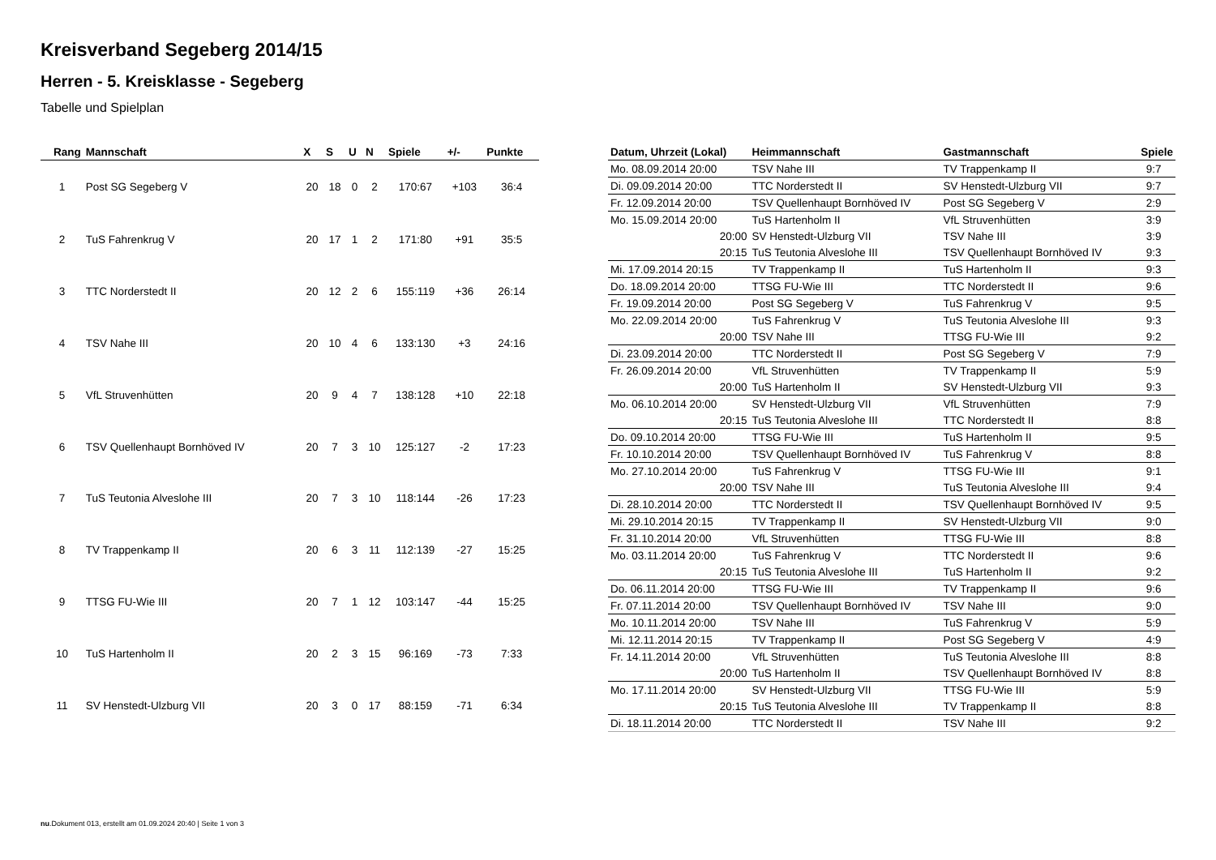Kreisverband Segeberg 2014/15
Herren - 5. Kreisklasse - Segeberg
Tabelle und Spielplan
| Rang | Mannschaft | X | S | U | N | Spiele | +/- | Punkte |
| --- | --- | --- | --- | --- | --- | --- | --- | --- |
| 1 | Post SG Segeberg V | 20 | 18 | 0 | 2 | 170:67 | +103 | 36:4 |
| 2 | TuS Fahrenkrug V | 20 | 17 | 1 | 2 | 171:80 | +91 | 35:5 |
| 3 | TTC Norderstedt II | 20 | 12 | 2 | 6 | 155:119 | +36 | 26:14 |
| 4 | TSV Nahe III | 20 | 10 | 4 | 6 | 133:130 | +3 | 24:16 |
| 5 | VfL Struvenhütten | 20 | 9 | 4 | 7 | 138:128 | +10 | 22:18 |
| 6 | TSV Quellenhaupt Bornhöved IV | 20 | 7 | 3 | 10 | 125:127 | -2 | 17:23 |
| 7 | TuS Teutonia Alveslohe III | 20 | 7 | 3 | 10 | 118:144 | -26 | 17:23 |
| 8 | TV Trappenkamp II | 20 | 6 | 3 | 11 | 112:139 | -27 | 15:25 |
| 9 | TTSG FU-Wie III | 20 | 7 | 1 | 12 | 103:147 | -44 | 15:25 |
| 10 | TuS Hartenholm II | 20 | 2 | 3 | 15 | 96:169 | -73 | 7:33 |
| 11 | SV Henstedt-Ulzburg VII | 20 | 3 | 0 | 17 | 88:159 | -71 | 6:34 |
| Datum, Uhrzeit (Lokal) | Heimmannschaft | Gastmannschaft | Spiele |
| --- | --- | --- | --- |
| Mo. 08.09.2014 20:00 | TSV Nahe III | TV Trappenkamp II | 9:7 |
| Di. 09.09.2014 20:00 | TTC Norderstedt II | SV Henstedt-Ulzburg VII | 9:7 |
| Fr. 12.09.2014 20:00 | TSV Quellenhaupt Bornhöved IV | Post SG Segeberg V | 2:9 |
| Mo. 15.09.2014 20:00 | TuS Hartenholm II | VfL Struvenhütten | 3:9 |
| 20:00 | SV Henstedt-Ulzburg VII | TSV Nahe III | 3:9 |
| 20:15 | TuS Teutonia Alveslohe III | TSV Quellenhaupt Bornhöved IV | 9:3 |
| Mi. 17.09.2014 20:15 | TV Trappenkamp II | TuS Hartenholm II | 9:3 |
| Do. 18.09.2014 20:00 | TTSG FU-Wie III | TTC Norderstedt II | 9:6 |
| Fr. 19.09.2014 20:00 | Post SG Segeberg V | TuS Fahrenkrug V | 9:5 |
| Mo. 22.09.2014 20:00 | TuS Fahrenkrug V | TuS Teutonia Alveslohe III | 9:3 |
| 20:00 | TSV Nahe III | TTSG FU-Wie III | 9:2 |
| Di. 23.09.2014 20:00 | TTC Norderstedt II | Post SG Segeberg V | 7:9 |
| Fr. 26.09.2014 20:00 | VfL Struvenhütten | TV Trappenkamp II | 5:9 |
| 20:00 | TuS Hartenholm II | SV Henstedt-Ulzburg VII | 9:3 |
| Mo. 06.10.2014 20:00 | SV Henstedt-Ulzburg VII | VfL Struvenhütten | 7:9 |
| 20:15 | TuS Teutonia Alveslohe III | TTC Norderstedt II | 8:8 |
| Do. 09.10.2014 20:00 | TTSG FU-Wie III | TuS Hartenholm II | 9:5 |
| Fr. 10.10.2014 20:00 | TSV Quellenhaupt Bornhöved IV | TuS Fahrenkrug V | 8:8 |
| Mo. 27.10.2014 20:00 | TuS Fahrenkrug V | TTSG FU-Wie III | 9:1 |
| 20:00 | TSV Nahe III | TuS Teutonia Alveslohe III | 9:4 |
| Di. 28.10.2014 20:00 | TTC Norderstedt II | TSV Quellenhaupt Bornhöved IV | 9:5 |
| Mi. 29.10.2014 20:15 | TV Trappenkamp II | SV Henstedt-Ulzburg VII | 9:0 |
| Fr. 31.10.2014 20:00 | VfL Struvenhütten | TTSG FU-Wie III | 8:8 |
| Mo. 03.11.2014 20:00 | TuS Fahrenkrug V | TTC Norderstedt II | 9:6 |
| 20:15 | TuS Teutonia Alveslohe III | TuS Hartenholm II | 9:2 |
| Do. 06.11.2014 20:00 | TTSG FU-Wie III | TV Trappenkamp II | 9:6 |
| Fr. 07.11.2014 20:00 | TSV Quellenhaupt Bornhöved IV | TSV Nahe III | 9:0 |
| Mo. 10.11.2014 20:00 | TSV Nahe III | TuS Fahrenkrug V | 5:9 |
| Mi. 12.11.2014 20:15 | TV Trappenkamp II | Post SG Segeberg V | 4:9 |
| Fr. 14.11.2014 20:00 | VfL Struvenhütten | TuS Teutonia Alveslohe III | 8:8 |
| 20:00 | TuS Hartenholm II | TSV Quellenhaupt Bornhöved IV | 8:8 |
| Mo. 17.11.2014 20:00 | SV Henstedt-Ulzburg VII | TTSG FU-Wie III | 5:9 |
| 20:15 | TuS Teutonia Alveslohe III | TV Trappenkamp II | 8:8 |
| Di. 18.11.2014 20:00 | TTC Norderstedt II | TSV Nahe III | 9:2 |
nu.Dokument 013, erstellt am 01.09.2024 20:40 | Seite 1 von 3